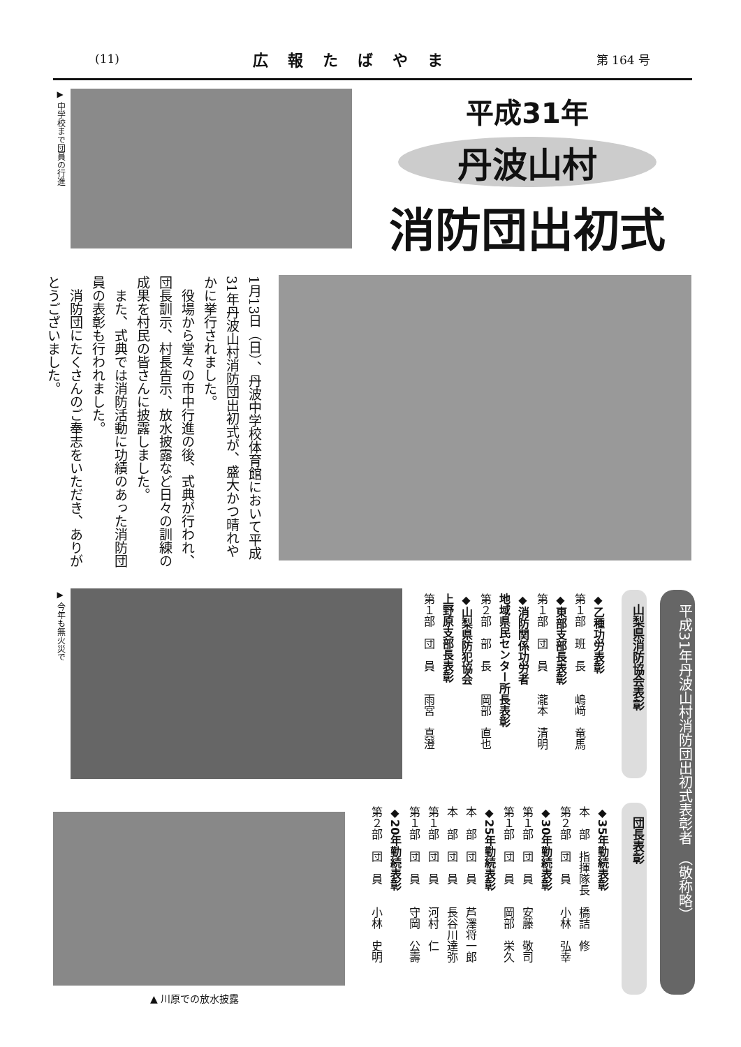(11) 広報たばやま 第 164 号
▶ 中学校まで団員の行進
平成31年
丹波山村
消防団出初式
1月13日（日）、丹波中学校体育館において平成31年丹波山村消防団出初式が、盛大かつ晴れやかに挙行されました。
　役場から堂々の市中行進の後、式典が行われ、団長訓示、村長告示、放水披露など日々の訓練の成果を村民の皆さんに披露しました。
　また、式典では消防活動に功績のあった消防団員の表彰も行われました。
　消防団にたくさんのご奉志をいただき、ありがとうございました。
▶ 今年も無火災で
▲ 川原での放水披露
平成31年丹波山村消防団出初式表彰者　（敬称略）
山梨県消防協会表彰
◆乙種功労表彰
第１部　班　長　　嶋﨑　竜馬
◆東部支部長表彰
第１部　団　員　　瀧本　清明
◆消防関係功労者
地域県民センター所長表彰
第２部　部　長　　岡部　直也
◆山梨県防犯協会
上野原支部長表彰
第１部　団　員　　雨宮　真澄
団長表彰
◆35年勤続表彰
本　部　指揮隊長　橋詰　修
第２部　団　員　　小林　弘幸
◆30年勤続表彰
第１部　団　員　　安藤　敬司
第１部　団　員　　岡部　栄久
◆25年勤続表彰
本　部　団　員　　芦澤将一郎
本　部　団　員　　長谷川達弥
第１部　団　員　　河村　仁
第１部　団　員　　守岡　公壽
◆20年勤続表彰
第２部　団　員　　小林　史明